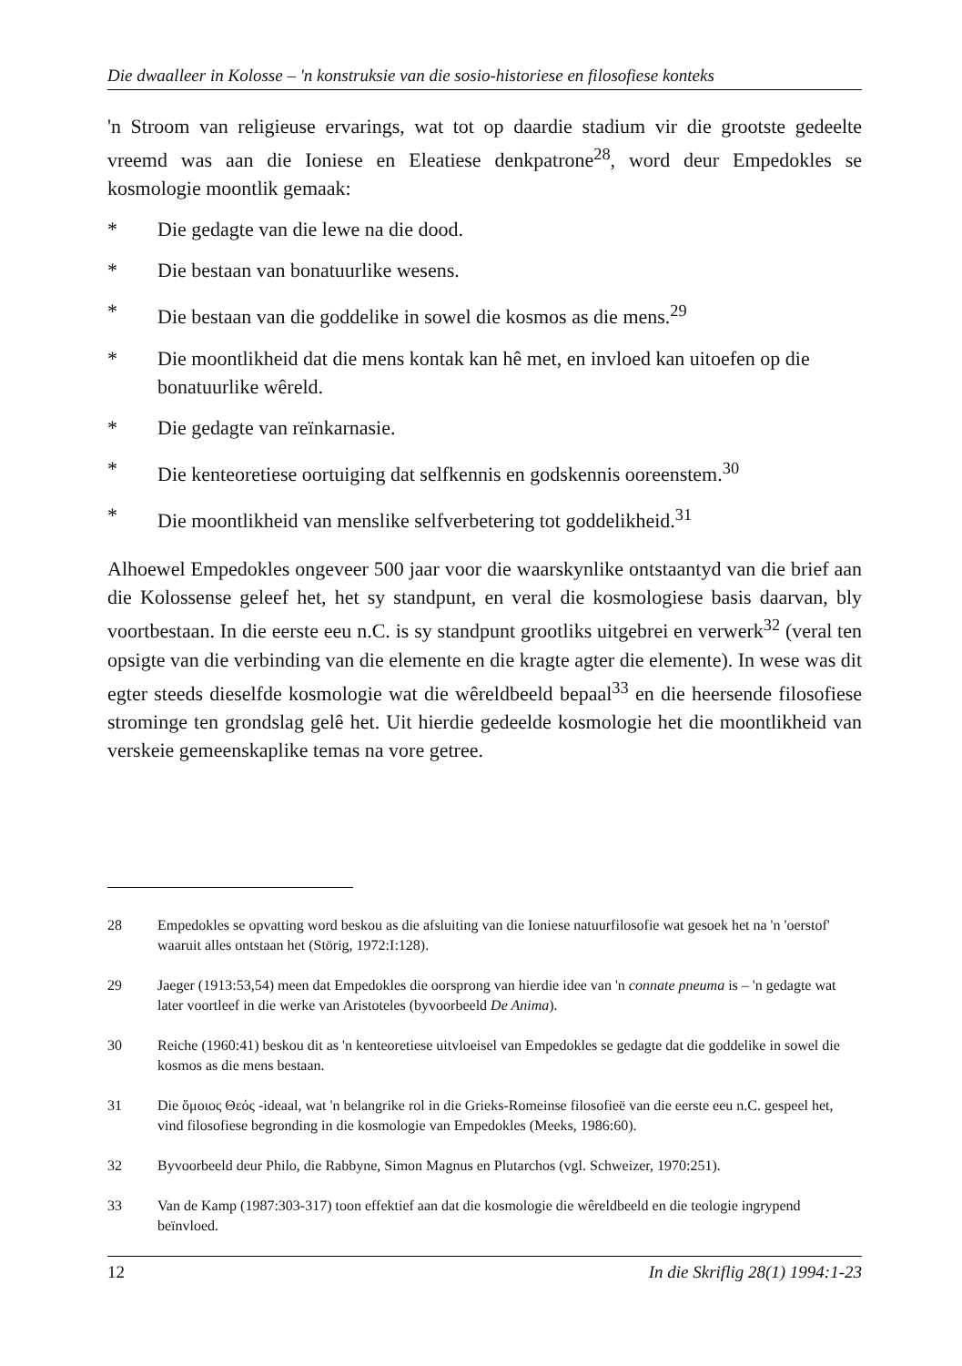Die dwaalleer in Kolosse – 'n konstruksie van die sosio-historiese en filosofiese konteks
'n Stroom van religieuse ervarings, wat tot op daardie stadium vir die grootste gedeelte vreemd was aan die Ioniese en Eleatiese denkpatrone<sup>28</sup>, word deur Empedokles se kosmologie moontlik gemaak:
* Die gedagte van die lewe na die dood.
* Die bestaan van bonatuurlike wesens.
* Die bestaan van die goddelike in sowel die kosmos as die mens.<sup>29</sup>
* Die moontlikheid dat die mens kontak kan hê met, en invloed kan uitoefen op die bonatuurlike wêreld.
* Die gedagte van reïnkarnasie.
* Die kenteoretiese oortuiging dat selfkennis en godskennis ooreenstem.<sup>30</sup>
* Die moontlikheid van menslike selfverbetering tot goddelikheid.<sup>31</sup>
Alhoewel Empedokles ongeveer 500 jaar voor die waarskynlike ontstaantyd van die brief aan die Kolossense geleef het, het sy standpunt, en veral die kosmologiese basis daarvan, bly voortbestaan. In die eerste eeu n.C. is sy standpunt grootliks uitgebrei en verwerk<sup>32</sup> (veral ten opsigte van die verbinding van die elemente en die kragte agter die elemente). In wese was dit egter steeds dieselfde kosmologie wat die wêreldbeeld bepaal<sup>33</sup> en die heersende filosofiese strominge ten grondslag gelê het. Uit hierdie gedeelde kosmologie het die moontlikheid van verskeie gemeenskaplike temas na vore getree.
28 Empedokles se opvatting word beskou as die afsluiting van die Ioniese natuurfilosofie wat gesoek het na 'n 'oerstof' waaruit alles ontstaan het (Störig, 1972:I:128).
29 Jaeger (1913:53,54) meen dat Empedokles die oorsprong van hierdie idee van 'n connate pneuma is – 'n gedagte wat later voortleef in die werke van Aristoteles (byvoorbeeld De Anima).
30 Reiche (1960:41) beskou dit as 'n kenteoretiese uitvloeisel van Empedokles se gedagte dat die goddelike in sowel die kosmos as die mens bestaan.
31 Die ὅμοιος Θεός -ideaal, wat 'n belangrike rol in die Grieks-Romeinse filosofieë van die eerste eeu n.C. gespeel het, vind filosofiese begronding in die kosmologie van Empedokles (Meeks, 1986:60).
32 Byvoorbeeld deur Philo, die Rabbyne, Simon Magnus en Plutarchos (vgl. Schweizer, 1970:251).
33 Van de Kamp (1987:303-317) toon effektief aan dat die kosmologie die wêreldbeeld en die teologie ingrypend beïnvloed.
12 In die Skriflig 28(1) 1994:1-23